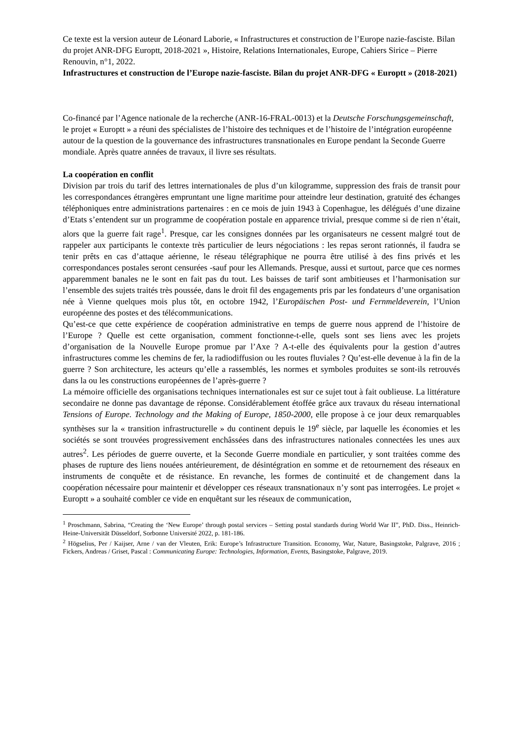Ce texte est la version auteur de Léonard Laborie, « Infrastructures et construction de l’Europe nazie-fasciste. Bilan du projet ANR-DFG Europtt, 2018-2021 », Histoire, Relations Internationales, Europe, Cahiers Sirice – Pierre Renouvin, n°1, 2022.
Infrastructures et construction de l’Europe nazie-fasciste. Bilan du projet ANR-DFG « Europtt » (2018-2021)
Co-financé par l’Agence nationale de la recherche (ANR-16-FRAL-0013) et la Deutsche Forschungsgemeinschaft, le projet « Europtt » a réuni des spécialistes de l’histoire des techniques et de l’histoire de l’intégration européenne autour de la question de la gouvernance des infrastructures transnationales en Europe pendant la Seconde Guerre mondiale. Après quatre années de travaux, il livre ses résultats.
La coopération en conflit
Division par trois du tarif des lettres internationales de plus d’un kilogramme, suppression des frais de transit pour les correspondances étrangères empruntant une ligne maritime pour atteindre leur destination, gratuité des échanges téléphoniques entre administrations partenaires : en ce mois de juin 1943 à Copenhague, les délégués d’une dizaine d’Etats s’entendent sur un programme de coopération postale en apparence trivial, presque comme si de rien n’était, alors que la guerre fait rage<sup>1</sup>. Presque, car les consignes données par les organisateurs ne cessent malgré tout de rappeler aux participants le contexte très particulier de leurs négociations : les repas seront rationnés, il faudra se tenir prêts en cas d’attaque aérienne, le réseau télégraphique ne pourra être utilisé à des fins privés et les correspondances postales seront censurées -sauf pour les Allemands. Presque, aussi et surtout, parce que ces normes apparemment banales ne le sont en fait pas du tout. Les baisses de tarif sont ambitieuses et l’harmonisation sur l’ensemble des sujets traités très poussée, dans le droit fil des engagements pris par les fondateurs d’une organisation née à Vienne quelques mois plus tôt, en octobre 1942, l’Europäischen Post- und Fernmeldeverein, l’Union européenne des postes et des télécommunications.
Qu’est-ce que cette expérience de coopération administrative en temps de guerre nous apprend de l’histoire de l’Europe ? Quelle est cette organisation, comment fonctionne-t-elle, quels sont ses liens avec les projets d’organisation de la Nouvelle Europe promue par l’Axe ? A-t-elle des équivalents pour la gestion d’autres infrastructures comme les chemins de fer, la radiodiffusion ou les routes fluviales ? Qu’est-elle devenue à la fin de la guerre ? Son architecture, les acteurs qu’elle a rassemblés, les normes et symboles produites se sont-ils retrouvés dans la ou les constructions européennes de l’après-guerre ?
La mémoire officielle des organisations techniques internationales est sur ce sujet tout à fait oublieuse. La littérature secondaire ne donne pas davantage de réponse. Considérablement étoffée grâce aux travaux du réseau international Tensions of Europe. Technology and the Making of Europe, 1850-2000, elle propose à ce jour deux remarquables synthèses sur la « transition infrastructurelle » du continent depuis le 19<sup>e</sup> siècle, par laquelle les économies et les sociétés se sont trouvées progressivement enchâssées dans des infrastructures nationales connectées les unes aux autres<sup>2</sup>. Les périodes de guerre ouverte, et la Seconde Guerre mondiale en particulier, y sont traitées comme des phases de rupture des liens nouées antérieurement, de désintégration en somme et de retournement des réseaux en instruments de conquête et de résistance. En revanche, les formes de continuité et de changement dans la coopération nécessaire pour maintenir et développer ces réseaux transnationaux n’y sont pas interrogées. Le projet « Europtt » a souhaité combler ce vide en enquêtant sur les réseaux de communication,
<sup>1</sup> Proschmann, Sabrina, “Creating the ‘New Europe’ through postal services – Setting postal standards during World War II”, PhD. Diss., Heinrich-Heine-Universität Düsseldorf, Sorbonne Université 2022, p. 181-186.
<sup>2</sup> Högselius, Per / Kaijser, Arne / van der Vleuten, Erik: Europe’s Infrastructure Transition. Economy, War, Nature, Basingstoke, Palgrave, 2016 ; Fickers, Andreas / Griset, Pascal : Communicating Europe: Technologies, Information, Events, Basingstoke, Palgrave, 2019.